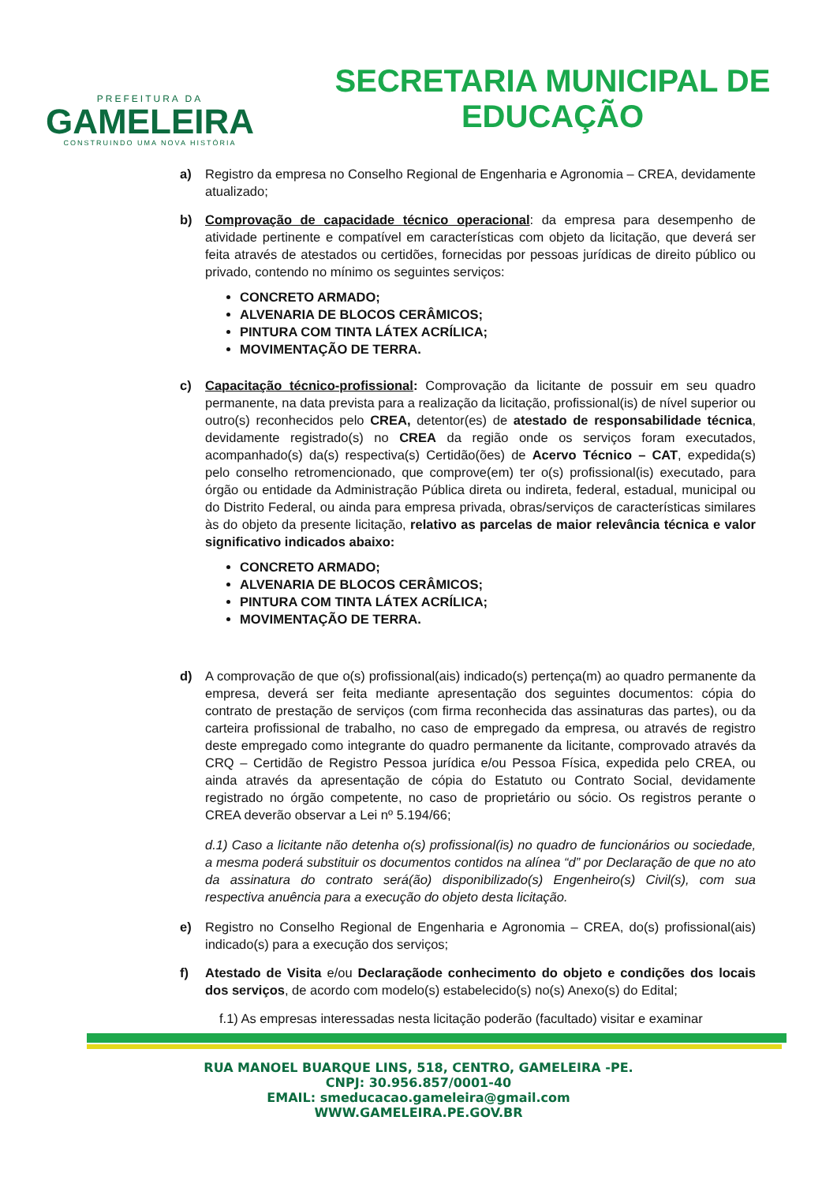PREFEITURA DA
GAMELEIRA
CONSTRUINDO UMA NOVA HISTÓRIA
SECRETARIA MUNICIPAL DE
EDUCAÇÃO
a) Registro da empresa no Conselho Regional de Engenharia e Agronomia – CREA, devidamente atualizado;
b) Comprovação de capacidade técnico operacional: da empresa para desempenho de atividade pertinente e compatível em características com objeto da licitação, que deverá ser feita através de atestados ou certidões, fornecidas por pessoas jurídicas de direito público ou privado, contendo no mínimo os seguintes serviços:
CONCRETO ARMADO;
ALVENARIA DE BLOCOS CERÂMICOS;
PINTURA COM TINTA LÁTEX ACRÍLICA;
MOVIMENTAÇÃO DE TERRA.
c) Capacitação técnico-profissional: Comprovação da licitante de possuir em seu quadro permanente, na data prevista para a realização da licitação, profissional(is) de nível superior ou outro(s) reconhecidos pelo CREA, detentor(es) de atestado de responsabilidade técnica, devidamente registrado(s) no CREA da região onde os serviços foram executados, acompanhado(s) da(s) respectiva(s) Certidão(ões) de Acervo Técnico – CAT, expedida(s) pelo conselho retromencionado, que comprove(em) ter o(s) profissional(is) executado, para órgão ou entidade da Administração Pública direta ou indireta, federal, estadual, municipal ou do Distrito Federal, ou ainda para empresa privada, obras/serviços de características similares às do objeto da presente licitação, relativo as parcelas de maior relevância técnica e valor significativo indicados abaixo:
CONCRETO ARMADO;
ALVENARIA DE BLOCOS CERÂMICOS;
PINTURA COM TINTA LÁTEX ACRÍLICA;
MOVIMENTAÇÃO DE TERRA.
d) A comprovação de que o(s) profissional(ais) indicado(s) pertença(m) ao quadro permanente da empresa, deverá ser feita mediante apresentação dos seguintes documentos: cópia do contrato de prestação de serviços (com firma reconhecida das assinaturas das partes), ou da carteira profissional de trabalho, no caso de empregado da empresa, ou através de registro deste empregado como integrante do quadro permanente da licitante, comprovado através da CRQ – Certidão de Registro Pessoa jurídica e/ou Pessoa Física, expedida pelo CREA, ou ainda através da apresentação de cópia do Estatuto ou Contrato Social, devidamente registrado no órgão competente, no caso de proprietário ou sócio. Os registros perante o CREA deverão observar a Lei nº 5.194/66;
d.1) Caso a licitante não detenha o(s) profissional(is) no quadro de funcionários ou sociedade, a mesma poderá substituir os documentos contidos na alínea “d” por Declaração de que no ato da assinatura do contrato será(ão) disponibilizado(s) Engenheiro(s) Civil(s), com sua respectiva anuência para a execução do objeto desta licitação.
e) Registro no Conselho Regional de Engenharia e Agronomia – CREA, do(s) profissional(ais) indicado(s) para a execução dos serviços;
f) Atestado de Visita e/ou Declaraçãode conhecimento do objeto e condições dos locais dos serviços, de acordo com modelo(s) estabelecido(s) no(s) Anexo(s) do Edital;
f.1) As empresas interessadas nesta licitação poderão (facultado) visitar e examinar
RUA MANOEL BUARQUE LINS, 518, CENTRO, GAMELEIRA -PE.
CNPJ: 30.956.857/0001-40
EMAIL: smeducacao.gameleira@gmail.com
WWW.GAMELEIRA.PE.GOV.BR